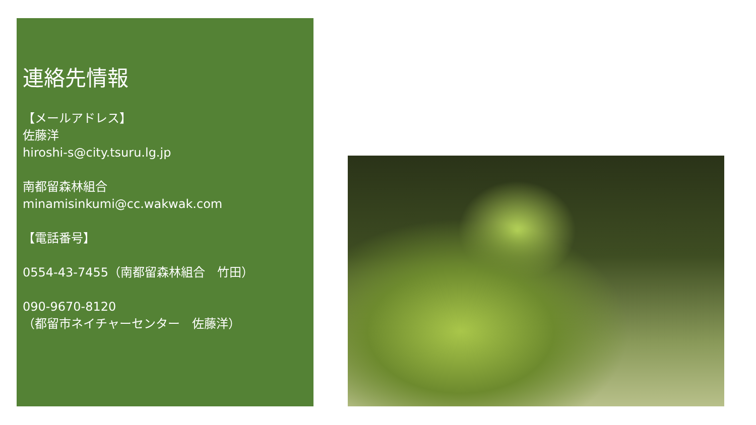連絡先情報
【メールアドレス】
佐藤洋
hiroshi-s@city.tsuru.lg.jp
南都留森林組合
minamisinkumi@cc.wakwak.com
【電話番号】
0554-43-7455（南都留森林組合　竹田）
090-9670-8120
（都留市ネイチャーセンター　佐藤洋）